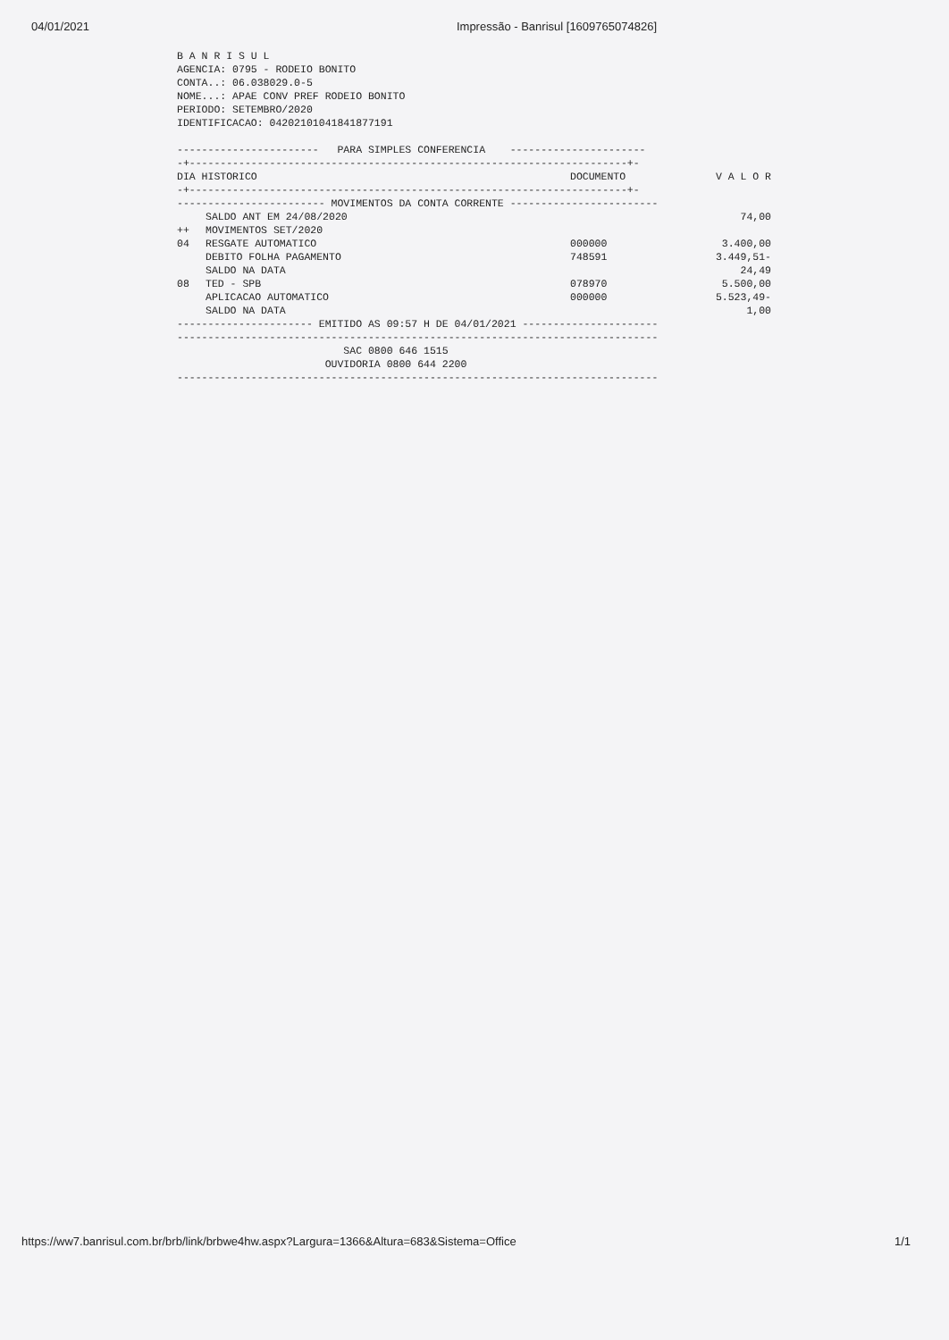04/01/2021 Impressão - Banrisul [1609765074826]
B A N R I S U L
AGENCIA: 0795 - RODEIO BONITO
CONTA..: 06.038029.0-5
NOME...: APAE CONV PREF RODEIO BONITO
PERIODO: SETEMBRO/2020
IDENTIFICACAO: 04202101041841877191

-----------------------   PARA SIMPLES CONFERENCIA    ----------------------
-+-----------------------------------------------------------------------+-
| DIA HISTORICO | DOCUMENTO | V A L O R |
| --- | --- | --- |
-+-----------------------------------------------------------------------+-
------------------------ MOVIMENTOS DA CONTA CORRENTE ------------------------
| | SALDO ANT EM 24/08/2020 | | 74,00 |
| ++ | MOVIMENTOS SET/2020 | | |
| 04 | RESGATE AUTOMATICO | 000000 | 3.400,00 |
| | DEBITO FOLHA PAGAMENTO | 748591 | 3.449,51- |
| | SALDO NA DATA | | 24,49 |
| 08 | TED - SPB | 078970 | 5.500,00 |
| | APLICACAO AUTOMATICO | 000000 | 5.523,49- |
| | SALDO NA DATA | | 1,00 |
---------------------- EMITIDO AS 09:57 H DE 04/01/2021 ----------------------
------------------------------------------------------------------------------
                           SAC 0800 646 1515
                        OUVIDORIA 0800 644 2200
------------------------------------------------------------------------------
https://ww7.banrisul.com.br/brb/link/brbwe4hw.aspx?Largura=1366&Altura=683&Sistema=Office 1/1